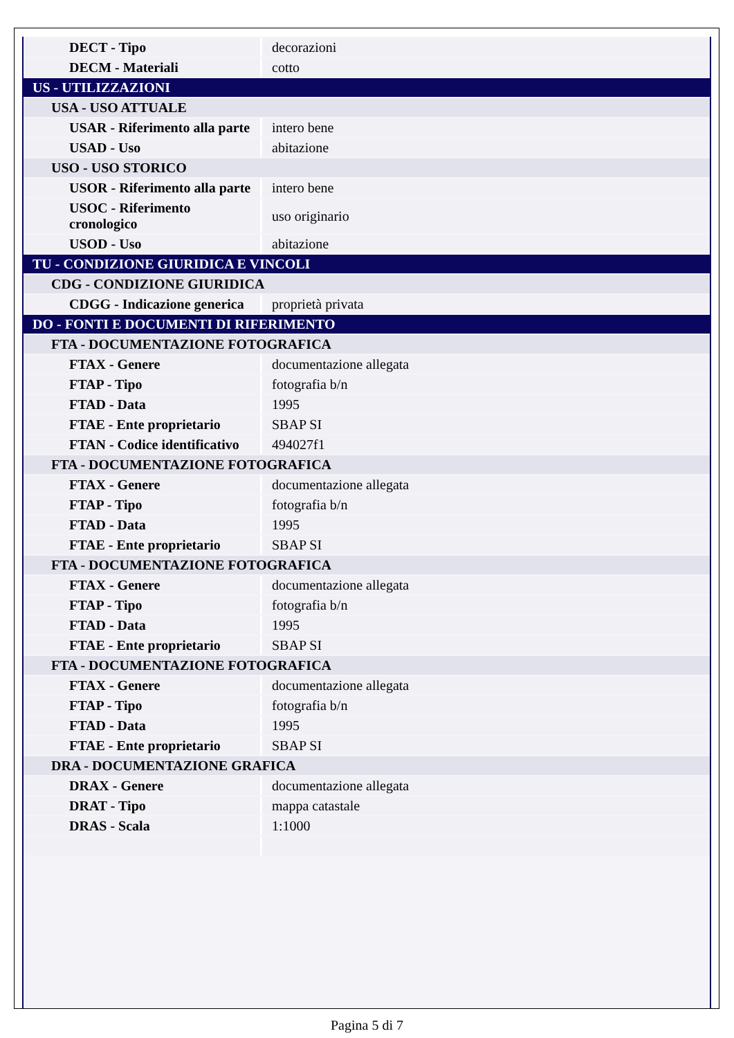| DECT - Tipo | decorazioni |
| DECM - Materiali | cotto |
| US - UTILIZZAZIONI | |
| USA - USO ATTUALE | |
| USAR - Riferimento alla parte | intero bene |
| USAD - Uso | abitazione |
| USO - USO STORICO | |
| USOR - Riferimento alla parte | intero bene |
| USOC - Riferimento cronologico | uso originario |
| USOD - Uso | abitazione |
| TU - CONDIZIONE GIURIDICA E VINCOLI | |
| CDG - CONDIZIONE GIURIDICA | |
| CDGG - Indicazione generica | proprietà privata |
| DO - FONTI E DOCUMENTI DI RIFERIMENTO | |
| FTA - DOCUMENTAZIONE FOTOGRAFICA | |
| FTAX - Genere | documentazione allegata |
| FTAP - Tipo | fotografia b/n |
| FTAD - Data | 1995 |
| FTAE - Ente proprietario | SBAP SI |
| FTAN - Codice identificativo | 494027f1 |
| FTA - DOCUMENTAZIONE FOTOGRAFICA | |
| FTAX - Genere | documentazione allegata |
| FTAP - Tipo | fotografia b/n |
| FTAD - Data | 1995 |
| FTAE - Ente proprietario | SBAP SI |
| FTA - DOCUMENTAZIONE FOTOGRAFICA | |
| FTAX - Genere | documentazione allegata |
| FTAP - Tipo | fotografia b/n |
| FTAD - Data | 1995 |
| FTAE - Ente proprietario | SBAP SI |
| FTA - DOCUMENTAZIONE FOTOGRAFICA | |
| FTAX - Genere | documentazione allegata |
| FTAP - Tipo | fotografia b/n |
| FTAD - Data | 1995 |
| FTAE - Ente proprietario | SBAP SI |
| DRA - DOCUMENTAZIONE GRAFICA | |
| DRAX - Genere | documentazione allegata |
| DRAT - Tipo | mappa catastale |
| DRAS - Scala | 1:1000 |
Pagina 5 di 7